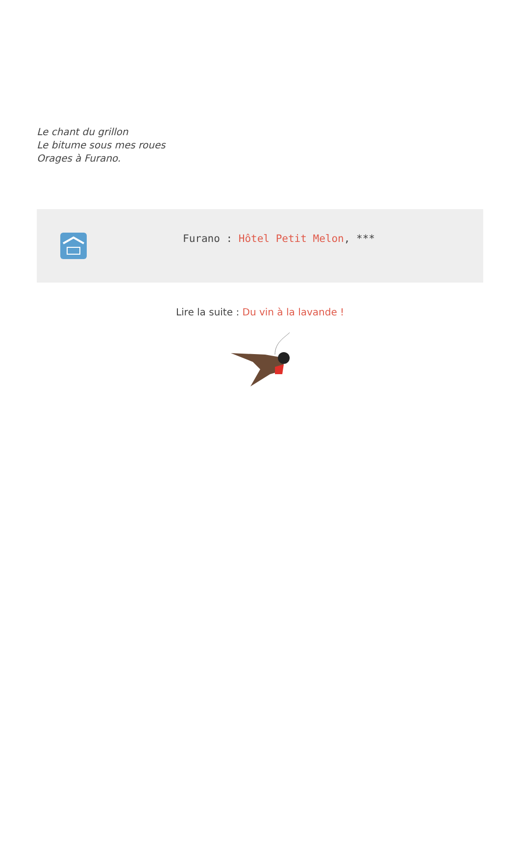Le chant du grillon
Le bitume sous mes roues
Orages à Furano.
Furano : Hôtel Petit Melon, ***
Lire la suite : Du vin à la lavande !